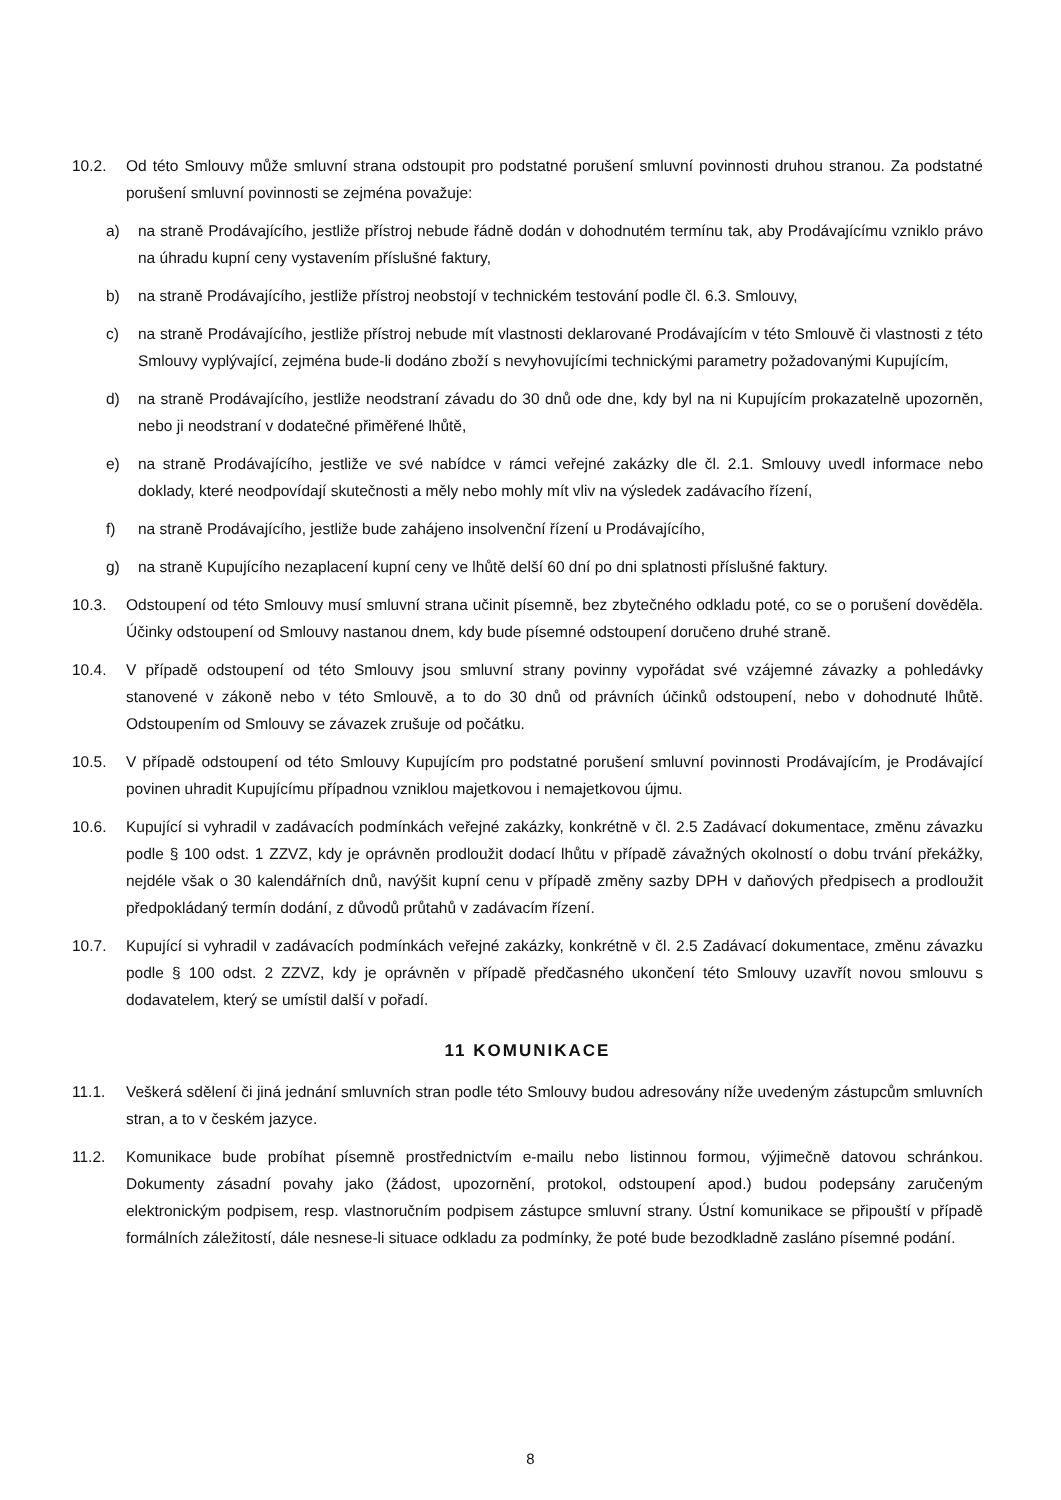10.2. Od této Smlouvy může smluvní strana odstoupit pro podstatné porušení smluvní povinnosti druhou stranou. Za podstatné porušení smluvní povinnosti se zejména považuje:
a) na straně Prodávajícího, jestliže přístroj nebude řádně dodán v dohodnutém termínu tak, aby Prodávajícímu vzniklo právo na úhradu kupní ceny vystavením příslušné faktury,
b) na straně Prodávajícího, jestliže přístroj neobstojí v technickém testování podle čl. 6.3. Smlouvy,
c) na straně Prodávajícího, jestliže přístroj nebude mít vlastnosti deklarované Prodávajícím v této Smlouvě či vlastnosti z této Smlouvy vyplývající, zejména bude-li dodáno zboží s nevyhovujícími technickými parametry požadovanými Kupujícím,
d) na straně Prodávajícího, jestliže neodstraní závadu do 30 dnů ode dne, kdy byl na ni Kupujícím prokazatelně upozorněn, nebo ji neodstraní v dodatečné přiměřené lhůtě,
e) na straně Prodávajícího, jestliže ve své nabídce v rámci veřejné zakázky dle čl. 2.1. Smlouvy uvedl informace nebo doklady, které neodpovídají skutečnosti a měly nebo mohly mít vliv na výsledek zadávacího řízení,
f) na straně Prodávajícího, jestliže bude zahájeno insolvenční řízení u Prodávajícího,
g) na straně Kupujícího nezaplacení kupní ceny ve lhůtě delší 60 dní po dni splatnosti příslušné faktury.
10.3. Odstoupení od této Smlouvy musí smluvní strana učinit písemně, bez zbytečného odkladu poté, co se o porušení dověděla. Účinky odstoupení od Smlouvy nastanou dnem, kdy bude písemné odstoupení doručeno druhé straně.
10.4. V případě odstoupení od této Smlouvy jsou smluvní strany povinny vypořádat své vzájemné závazky a pohledávky stanovené v zákoně nebo v této Smlouvě, a to do 30 dnů od právních účinků odstoupení, nebo v dohodnuté lhůtě. Odstoupením od Smlouvy se závazek zrušuje od počátku.
10.5. V případě odstoupení od této Smlouvy Kupujícím pro podstatné porušení smluvní povinnosti Prodávajícím, je Prodávající povinen uhradit Kupujícímu případnou vzniklou majetkovou i nemajetkovou újmu.
10.6. Kupující si vyhradil v zadávacích podmínkách veřejné zakázky, konkrétně v čl. 2.5 Zadávací dokumentace, změnu závazku podle § 100 odst. 1 ZZVZ, kdy je oprávněn prodloužit dodací lhůtu v případě závažných okolností o dobu trvání překážky, nejdéle však o 30 kalendářních dnů, navýšit kupní cenu v případě změny sazby DPH v daňových předpisech a prodloužit předpokládaný termín dodání, z důvodů průtahů v zadávacím řízení.
10.7. Kupující si vyhradil v zadávacích podmínkách veřejné zakázky, konkrétně v čl. 2.5 Zadávací dokumentace, změnu závazku podle § 100 odst. 2 ZZVZ, kdy je oprávněn v případě předčasného ukončení této Smlouvy uzavřít novou smlouvu s dodavatelem, který se umístil další v pořadí.
11 KOMUNIKACE
11.1. Veškerá sdělení či jiná jednání smluvních stran podle této Smlouvy budou adresovány níže uvedeným zástupcům smluvních stran, a to v českém jazyce.
11.2. Komunikace bude probíhat písemně prostřednictvím e-mailu nebo listinnou formou, výjimečně datovou schránkou. Dokumenty zásadní povahy jako (žádost, upozornění, protokol, odstoupení apod.) budou podepsány zaručeným elektronickým podpisem, resp. vlastnoručním podpisem zástupce smluvní strany. Ústní komunikace se připouští v případě formálních záležitostí, dále nesnese-li situace odkladu za podmínky, že poté bude bezodkladně zasláno písemné podání.
8